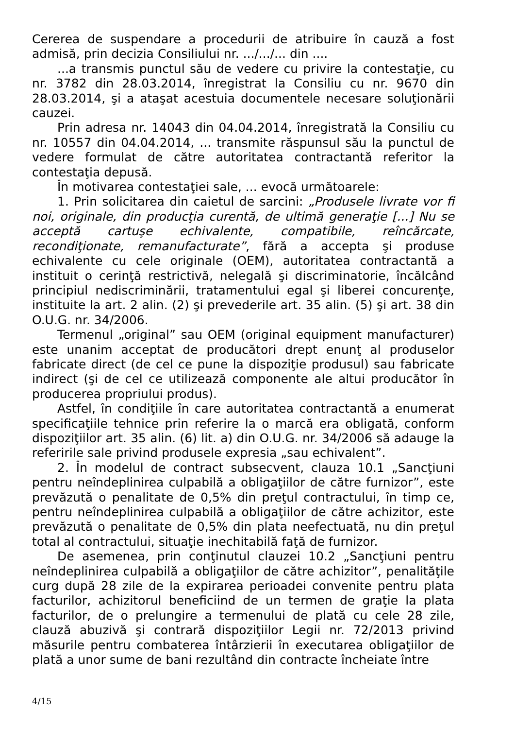Cererea de suspendare a procedurii de atribuire în cauză a fost admisă, prin decizia Consiliului nr. .../.../... din ....
...a transmis punctul său de vedere cu privire la contestaţie, cu nr. 3782 din 28.03.2014, înregistrat la Consiliu cu nr. 9670 din 28.03.2014, şi a ataşat acestuia documentele necesare soluţionării cauzei.
Prin adresa nr. 14043 din 04.04.2014, înregistrată la Consiliu cu nr. 10557 din 04.04.2014, ... transmite răspunsul său la punctul de vedere formulat de către autoritatea contractantă referitor la contestaţia depusă.
În motivarea contestaţiei sale, ... evocă următoarele:
1. Prin solicitarea din caietul de sarcini: „Produsele livrate vor fi noi, originale, din producţia curentă, de ultimă generaţie [...] Nu se acceptă cartuşe echivalente, compatibile, reîncărcate, recondiţionate, remanufacturate”, fără a accepta şi produse echivalente cu cele originale (OEM), autoritatea contractantă a instituit o cerinţă restrictivă, nelegală şi discriminatorie, încălcând principiul nediscriminării, tratamentului egal şi liberei concurenţe, instituite la art. 2 alin. (2) şi prevederile art. 35 alin. (5) şi art. 38 din O.U.G. nr. 34/2006.
Termenul „original” sau OEM (original equipment manufacturer) este unanim acceptat de producători drept enunţ al produselor fabricate direct (de cel ce pune la dispoziţie produsul) sau fabricate indirect (şi de cel ce utilizează componente ale altui producător în producerea propriului produs).
Astfel, în condiţiile în care autoritatea contractantă a enumerat specificaţiile tehnice prin referire la o marcă era obligată, conform dispoziţiilor art. 35 alin. (6) lit. a) din O.U.G. nr. 34/2006 să adauge la referirile sale privind produsele expresia „sau echivalent”.
2. În modelul de contract subsecvent, clauza 10.1 „Sancţiuni pentru neîndeplinirea culpabilă a obligaţiilor de către furnizor”, este prevăzută o penalitate de 0,5% din preţul contractului, în timp ce, pentru neîndeplinirea culpabilă a obligaţiilor de către achizitor, este prevăzută o penalitate de 0,5% din plata neefectuată, nu din preţul total al contractului, situaţie inechitabilă faţă de furnizor.
De asemenea, prin conţinutul clauzei 10.2 „Sancţiuni pentru neîndeplinirea culpabilă a obligaţiilor de către achizitor”, penalităţile curg după 28 zile de la expirarea perioadei convenite pentru plata facturilor, achizitorul beneficiind de un termen de graţie la plata facturilor, de o prelungire a termenului de plată cu cele 28 zile, clauză abuzivă şi contrară dispoziţiilor Legii nr. 72/2013 privind măsurile pentru combaterea întârzierii în executarea obligaţiilor de plată a unor sume de bani rezultând din contracte încheiate între
4/15